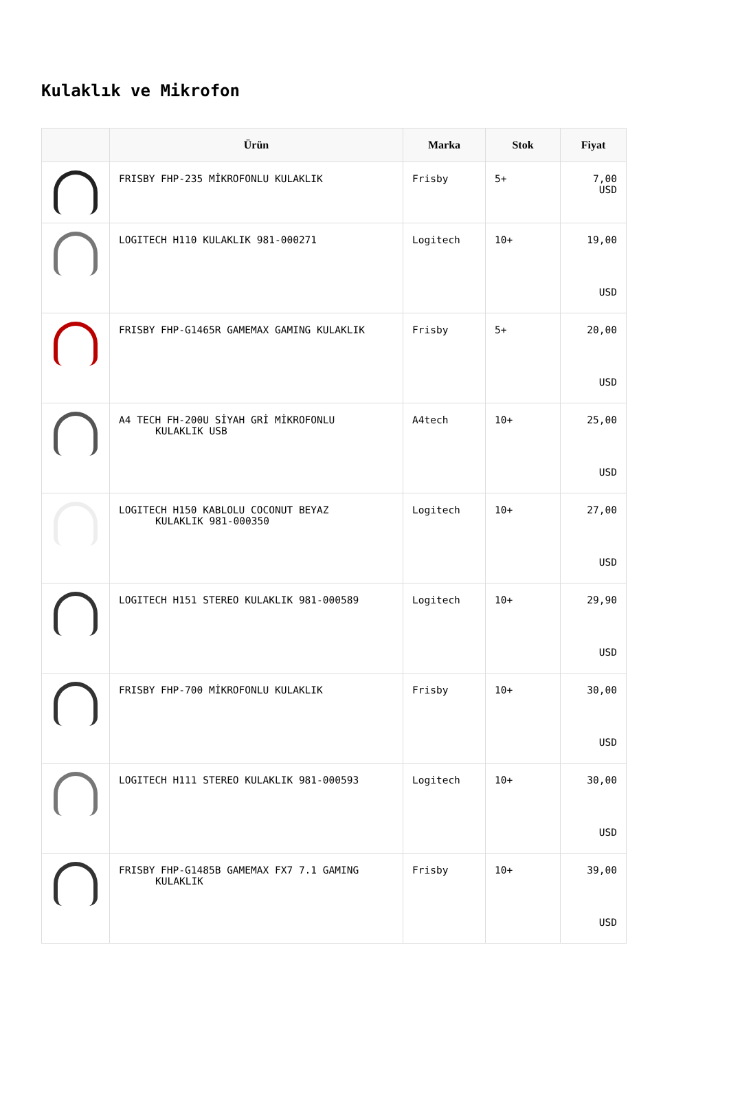Kulaklık ve Mikrofon
| | Ürün | Marka | Stok | Fiyat |
| --- | --- | --- | --- | --- |
| | FRISBY FHP-235 MİKROFONLU KULAKLIK | Frisby | 5+ | 7,00 USD |
| | LOGITECH H110 KULAKLIK 981-000271 | Logitech | 10+ | 19,00 USD |
| | FRISBY FHP-G1465R GAMEMAX GAMING KULAKLIK | Frisby | 5+ | 20,00 USD |
| | A4 TECH FH-200U SİYAH GRİ MİKROFONLU KULAKLIK USB | A4tech | 10+ | 25,00 USD |
| | LOGITECH H150 KABLOLU COCONUT BEYAZ KULAKLIK 981-000350 | Logitech | 10+ | 27,00 USD |
| | LOGITECH H151 STEREO KULAKLIK 981-000589 | Logitech | 10+ | 29,90 USD |
| | FRISBY FHP-700 MİKROFONLU KULAKLIK | Frisby | 10+ | 30,00 USD |
| | LOGITECH H111 STEREO KULAKLIK 981-000593 | Logitech | 10+ | 30,00 USD |
| | FRISBY FHP-G1485B GAMEMAX FX7 7.1 GAMING KULAKLIK | Frisby | 10+ | 39,00 USD |